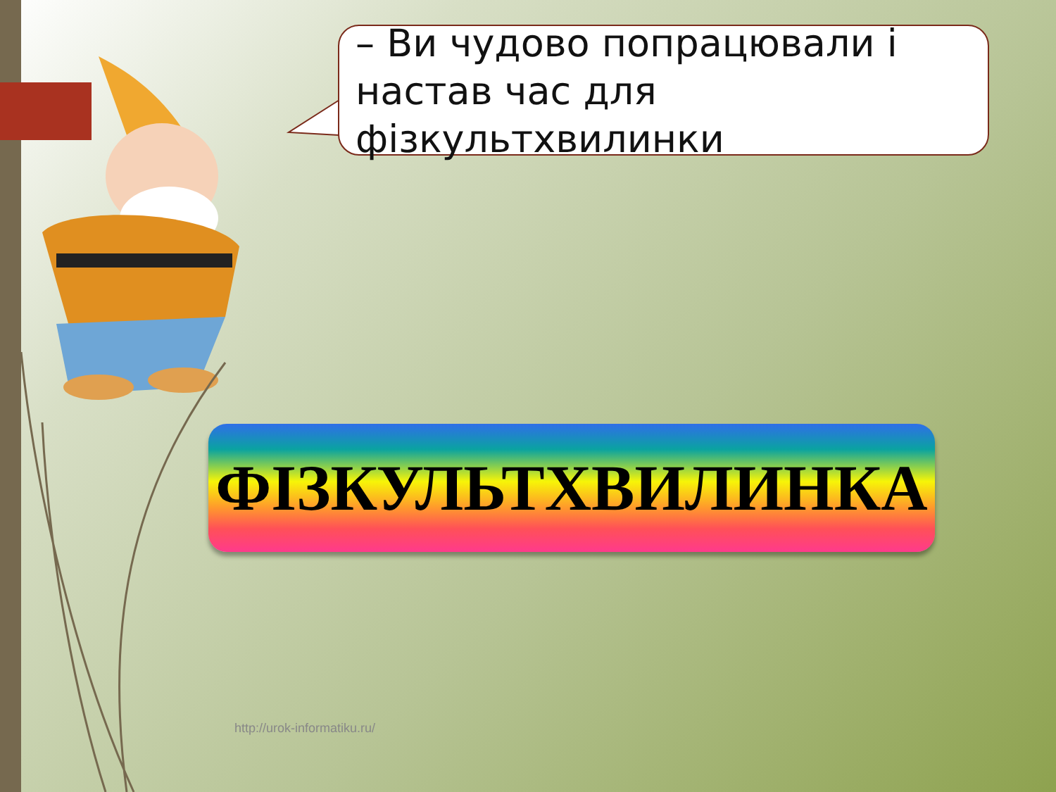– Ви чудово попрацювали і настав час для фізкультхвилинки
ФІЗКУЛЬТХВИЛИНКА
http://urok-informatiku.ru/